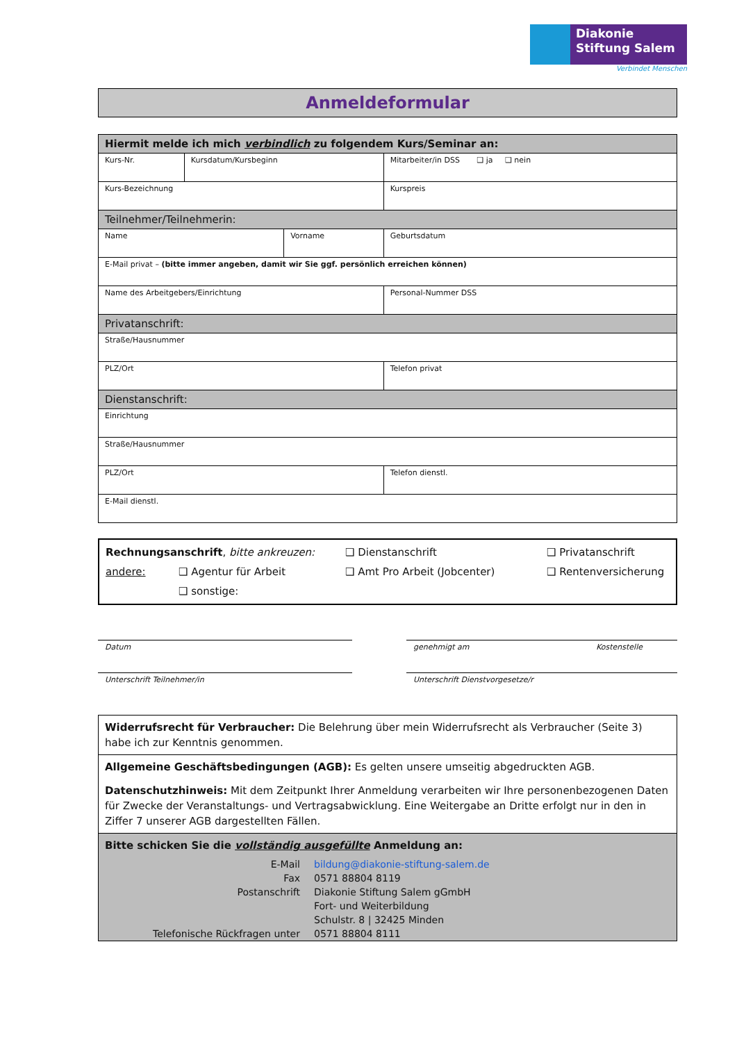Diakonie
Stiftung Salem
Verbindet Menschen
Anmeldeformular
| Hiermit melde ich mich verbindlich zu folgendem Kurs/Seminar an: | | | | |
| Kurs-Nr. | Kursdatum/Kursbeginn | | Mitarbeiter/in DSS ❑ ja ❑ nein | |
| Kurs-Bezeichnung | | | Kurspreis | |
| Teilnehmer/Teilnehmerin: | | | | |
| Name | | Vorname | | Geburtsdatum |
| E-Mail privat – (bitte immer angeben, damit wir Sie ggf. persönlich erreichen können) | | | | |
| Name des Arbeitgebers/Einrichtung | | | Personal-Nummer DSS | |
| Privatanschrift: | | | | |
| Straße/Hausnummer | | | | |
| PLZ/Ort | | | Telefon privat | |
| Dienstanschrift: | | | | |
| Einrichtung | | | | |
| Straße/Hausnummer | | | | |
| PLZ/Ort | | | Telefon dienstl. | |
| E-Mail dienstl. | | | | |
Rechnungsanschrift, bitte ankreuzen: ❑ Dienstanschrift ❑ Privatanschrift
andere: ❑ Agentur für Arbeit ❑ Amt Pro Arbeit (Jobcenter) ❑ Rentenversicherung
❑ sonstige:
Datum
Unterschrift Teilnehmer/in
genehmigt am Kostenstelle
Unterschrift Dienstvorgesetze/r
Widerrufsrecht für Verbraucher: Die Belehrung über mein Widerrufsrecht als Verbraucher (Seite 3) habe ich zur Kenntnis genommen.
Allgemeine Geschäftsbedingungen (AGB): Es gelten unsere umseitig abgedruckten AGB.
Datenschutzhinweis: Mit dem Zeitpunkt Ihrer Anmeldung verarbeiten wir Ihre personenbezogenen Daten für Zwecke der Veranstaltungs- und Vertragsabwicklung. Eine Weitergabe an Dritte erfolgt nur in den in Ziffer 7 unserer AGB dargestellten Fällen.
Bitte schicken Sie die vollständig ausgefüllte Anmeldung an:
| E-Mail | bildung@diakonie-stiftung-salem.de |
| Fax | 0571 88804 8119 |
| Postanschrift | Diakonie Stiftung Salem gGmbH |
| | Fort- und Weiterbildung |
| | Schulstr. 8 / 32425 Minden |
| Telefonische Rückfragen unter | 0571 88804 8111 |